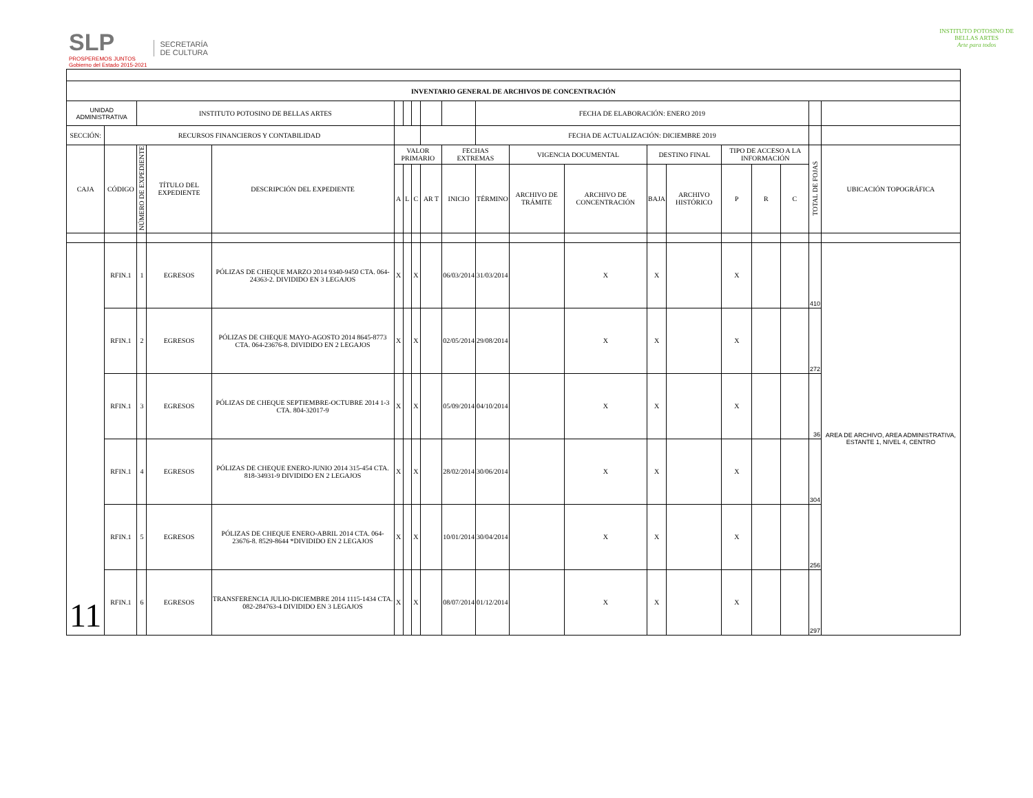SLP
PROSPEREMOS JUNTOS
Gobierno del Estado 2015-2021
SECRETARÍA
DE CULTURA
INSTITUTO POTOSINO DE
BELLAS ARTES
Arte para todos
| INVENTARIO GENERAL DE ARCHIVOS DE CONCENTRACIÓN | | | | | | | | | | | | | | | | | | | | |
| --- | --- | --- | --- | --- | --- | --- | --- | --- | --- | --- | --- | --- | --- | --- | --- | --- | --- | --- | --- | --- |
| UNIDAD ADMINISTRATIVA | | INSTITUTO POTOSINO DE BELLAS ARTES | | | | | | | | FECHA DE ELABORACIÓN: ENERO 2019 | | | | | | | | | | |
| SECCIÓN: | RECURSOS FINANCIEROS Y CONTABILIDAD | | | | | | | | | FECHA DE ACTUALIZACIÓN: DICIEMBRE 2019 | | | | | | | | | | |
| CAJA | CÓDIGO | NÚMERO DE EXPEDIENTE | TÍTULO DEL EXPEDIENTE | DESCRIPCIÓN DEL EXPEDIENTE | VALOR PRIMARIO | | | | FECHAS EXTREMAS | | VIGENCIA DOCUMENTAL | | DESTINO FINAL | | TIPO DE ACCESO A LA INFORMACIÓN | | | TOTAL DE FOJAS | UBICACIÓN TOPOGRÁFICA | |
| | | | | | A | L | C | AR T | INICIO | TÉRMINO | ARCHIVO DE TRÁMITE | ARCHIVO DE CONCENTRACIÓN | BAJA | ARCHIVO HISTÓRICO | P | R | C | | | |
| 11 | RFIN.1 | 1 | EGRESOS | PÓLIZAS DE CHEQUE MARZO 2014 9340-9450 CTA. 064-24363-2. DIVIDIDO EN 3 LEGAJOS | X | | X | | 06/03/2014 | 31/03/2014 | | X | X | | X | | | 410 | AREA DE ARCHIVO, AREA ADMINISTRATIVA, ESTANTE 1, NIVEL 4, CENTRO | |
| | RFIN.1 | 2 | EGRESOS | PÓLIZAS DE CHEQUE MAYO-AGOSTO 2014 8645-8773 CTA. 064-23676-8. DIVIDIDO EN 2 LEGAJOS | X | | X | | 02/05/2014 | 29/08/2014 | | X | X | | X | | | 272 | | |
| | RFIN.1 | 3 | EGRESOS | PÓLIZAS DE CHEQUE SEPTIEMBRE-OCTUBRE 2014 1-3 CTA. 804-32017-9 | X | | X | | 05/09/2014 | 04/10/2014 | | X | X | | X | | | 36 | | |
| | RFIN.1 | 4 | EGRESOS | PÓLIZAS DE CHEQUE ENERO-JUNIO 2014 315-454 CTA. 818-34931-9 DIVIDIDO EN 2 LEGAJOS | X | | X | | 28/02/2014 | 30/06/2014 | | X | X | | X | | | 304 | | |
| | RFIN.1 | 5 | EGRESOS | PÓLIZAS DE CHEQUE ENERO-ABRIL 2014 CTA. 064-23676-8. 8529-8644 *DIVIDIDO EN 2 LEGAJOS | X | | X | | 10/01/2014 | 30/04/2014 | | X | X | | X | | | 256 | | |
| | RFIN.1 | 6 | EGRESOS | TRANSFERENCIA JULIO-DICIEMBRE 2014 1115-1434 CTA. 082-284763-4 DIVIDIDO EN 3 LEGAJOS | X | | X | | 08/07/2014 | 01/12/2014 | | X | X | | X | | | 297 | | |